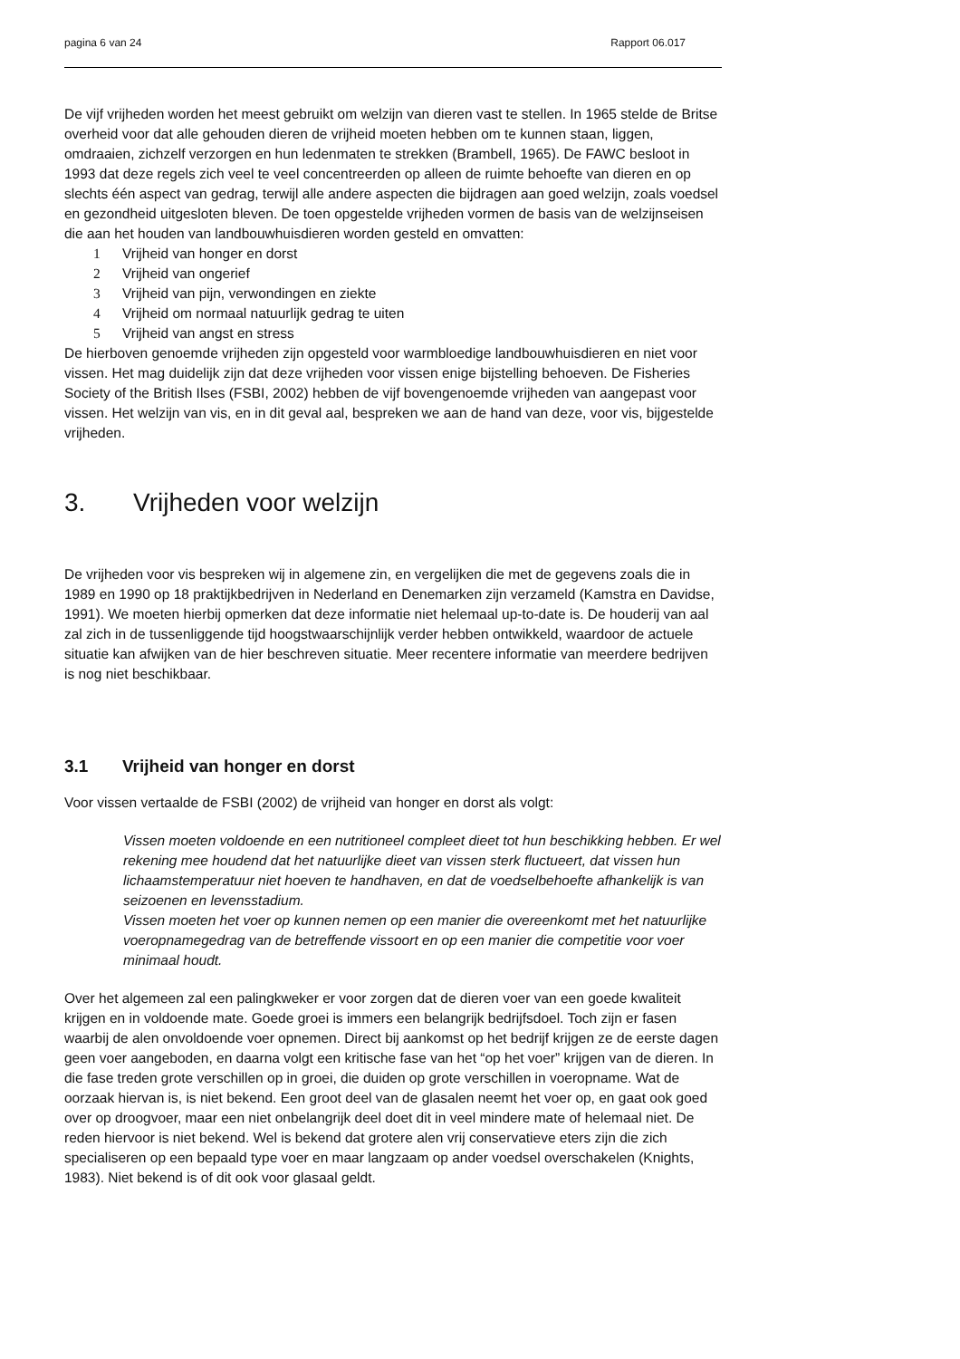pagina 6 van 24 Rapport 06.017
De vijf vrijheden worden het meest gebruikt om welzijn van dieren vast te stellen. In 1965 stelde de Britse overheid voor dat alle gehouden dieren de vrijheid moeten hebben om te kunnen staan, liggen, omdraaien, zichzelf verzorgen en hun ledenmaten te strekken (Brambell, 1965). De FAWC besloot in 1993 dat deze regels zich veel te veel concentreerden op alleen de ruimte behoefte van dieren en op slechts één aspect van gedrag, terwijl alle andere aspecten die bijdragen aan goed welzijn, zoals voedsel en gezondheid uitgesloten bleven. De toen opgestelde vrijheden vormen de basis van de welzijnseisen die aan het houden van landbouwhuisdieren worden gesteld en omvatten:
1 Vrijheid van honger en dorst
2 Vrijheid van ongerief
3 Vrijheid van pijn, verwondingen en ziekte
4 Vrijheid om normaal natuurlijk gedrag te uiten
5 Vrijheid van angst en stress
De hierboven genoemde vrijheden zijn opgesteld voor warmbloedige landbouwhuisdieren en niet voor vissen. Het mag duidelijk zijn dat deze vrijheden voor vissen enige bijstelling behoeven. De Fisheries Society of the British Ilses (FSBI, 2002) hebben de vijf bovengenoemde vrijheden van aangepast voor vissen. Het welzijn van vis, en in dit geval aal, bespreken we aan de hand van deze, voor vis, bijgestelde vrijheden.
3. Vrijheden voor welzijn
De vrijheden voor vis bespreken wij in algemene zin, en vergelijken die met de gegevens zoals die in 1989 en 1990 op 18 praktijkbedrijven in Nederland en Denemarken zijn verzameld (Kamstra en Davidse, 1991). We moeten hierbij opmerken dat deze informatie niet helemaal up-to-date is. De houderij van aal zal zich in de tussenliggende tijd hoogstwaarschijnlijk verder hebben ontwikkeld, waardoor de actuele situatie kan afwijken van de hier beschreven situatie. Meer recentere informatie van meerdere bedrijven is nog niet beschikbaar.
3.1 Vrijheid van honger en dorst
Voor vissen vertaalde de FSBI (2002) de vrijheid van honger en dorst als volgt:
Vissen moeten voldoende en een nutritioneel compleet dieet tot hun beschikking hebben. Er wel rekening mee houdend dat het natuurlijke dieet van vissen sterk fluctueert, dat vissen hun lichaamstemperatuur niet hoeven te handhaven, en dat de voedselbehoefte afhankelijk is van seizoenen en levensstadium.
Vissen moeten het voer op kunnen nemen op een manier die overeenkomt met het natuurlijke voeropnamegedrag van de betreffende vissoort en op een manier die competitie voor voer minimaal houdt.
Over het algemeen zal een palingkweker er voor zorgen dat de dieren voer van een goede kwaliteit krijgen en in voldoende mate. Goede groei is immers een belangrijk bedrijfsdoel. Toch zijn er fasen waarbij de alen onvoldoende voer opnemen. Direct bij aankomst op het bedrijf krijgen ze de eerste dagen geen voer aangeboden, en daarna volgt een kritische fase van het “op het voer” krijgen van de dieren. In die fase treden grote verschillen op in groei, die duiden op grote verschillen in voeropname. Wat de oorzaak hiervan is, is niet bekend. Een groot deel van de glasalen neemt het voer op, en gaat ook goed over op droogvoer, maar een niet onbelangrijk deel doet dit in veel mindere mate of helemaal niet. De reden hiervoor is niet bekend. Wel is bekend dat grotere alen vrij conservatieve eters zijn die zich specialiseren op een bepaald type voer en maar langzaam op ander voedsel overschakelen (Knights, 1983). Niet bekend is of dit ook voor glasaal geldt.